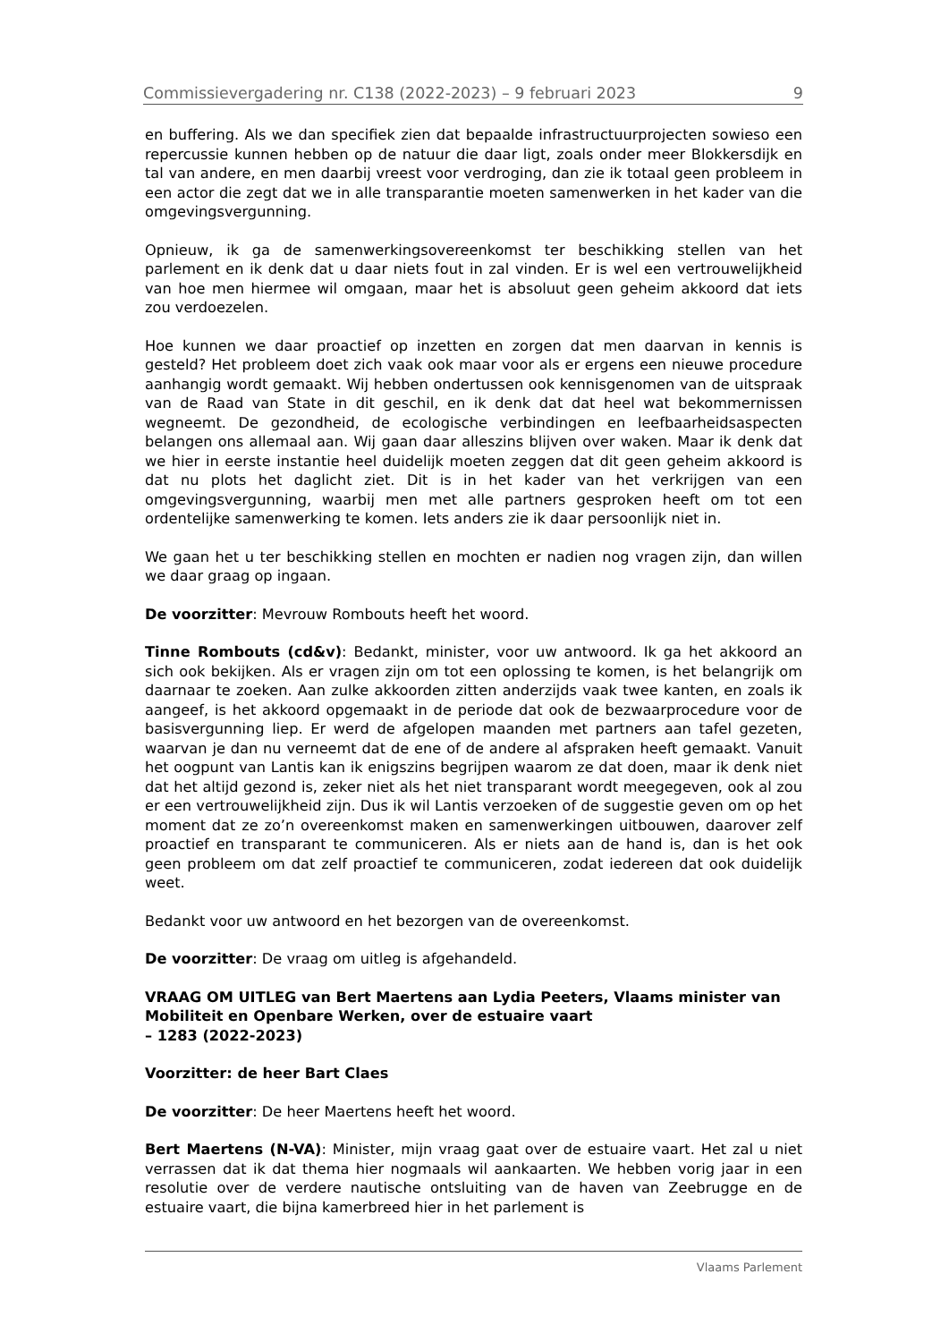Commissievergadering nr. C138 (2022-2023) – 9 februari 2023 9
en buffering. Als we dan specifiek zien dat bepaalde infrastructuurprojecten sowieso een repercussie kunnen hebben op de natuur die daar ligt, zoals onder meer Blokkersdijk en tal van andere, en men daarbij vreest voor verdroging, dan zie ik totaal geen probleem in een actor die zegt dat we in alle transparantie moeten samenwerken in het kader van die omgevingsvergunning.
Opnieuw, ik ga de samenwerkingsovereenkomst ter beschikking stellen van het parlement en ik denk dat u daar niets fout in zal vinden. Er is wel een vertrouwelijkheid van hoe men hiermee wil omgaan, maar het is absoluut geen geheim akkoord dat iets zou verdoezelen.
Hoe kunnen we daar proactief op inzetten en zorgen dat men daarvan in kennis is gesteld? Het probleem doet zich vaak ook maar voor als er ergens een nieuwe procedure aanhangig wordt gemaakt. Wij hebben ondertussen ook kennisgenomen van de uitspraak van de Raad van State in dit geschil, en ik denk dat dat heel wat bekommernissen wegneemt. De gezondheid, de ecologische verbindingen en leefbaarheidsaspecten belangen ons allemaal aan. Wij gaan daar alleszins blijven over waken. Maar ik denk dat we hier in eerste instantie heel duidelijk moeten zeggen dat dit geen geheim akkoord is dat nu plots het daglicht ziet. Dit is in het kader van het verkrijgen van een omgevingsvergunning, waarbij men met alle partners gesproken heeft om tot een ordentelijke samenwerking te komen. Iets anders zie ik daar persoonlijk niet in.
We gaan het u ter beschikking stellen en mochten er nadien nog vragen zijn, dan willen we daar graag op ingaan.
De voorzitter: Mevrouw Rombouts heeft het woord.
Tinne Rombouts (cd&v): Bedankt, minister, voor uw antwoord. Ik ga het akkoord an sich ook bekijken. Als er vragen zijn om tot een oplossing te komen, is het belangrijk om daarnaar te zoeken. Aan zulke akkoorden zitten anderzijds vaak twee kanten, en zoals ik aangeef, is het akkoord opgemaakt in de periode dat ook de bezwaarprocedure voor de basisvergunning liep. Er werd de afgelopen maanden met partners aan tafel gezeten, waarvan je dan nu verneemt dat de ene of de andere al afspraken heeft gemaakt. Vanuit het oogpunt van Lantis kan ik enigszins begrijpen waarom ze dat doen, maar ik denk niet dat het altijd gezond is, zeker niet als het niet transparant wordt meegegeven, ook al zou er een vertrouwelijkheid zijn. Dus ik wil Lantis verzoeken of de suggestie geven om op het moment dat ze zo’n overeenkomst maken en samenwerkingen uitbouwen, daarover zelf proactief en transparant te communiceren. Als er niets aan de hand is, dan is het ook geen probleem om dat zelf proactief te communiceren, zodat iedereen dat ook duidelijk weet.
Bedankt voor uw antwoord en het bezorgen van de overeenkomst.
De voorzitter: De vraag om uitleg is afgehandeld.
VRAAG OM UITLEG van Bert Maertens aan Lydia Peeters, Vlaams minister van Mobiliteit en Openbare Werken, over de estuaire vaart
– 1283 (2022-2023)
Voorzitter: de heer Bart Claes
De voorzitter: De heer Maertens heeft het woord.
Bert Maertens (N-VA): Minister, mijn vraag gaat over de estuaire vaart. Het zal u niet verrassen dat ik dat thema hier nogmaals wil aankaarten. We hebben vorig jaar in een resolutie over de verdere nautische ontsluiting van de haven van Zeebrugge en de estuaire vaart, die bijna kamerbreed hier in het parlement is
Vlaams Parlement